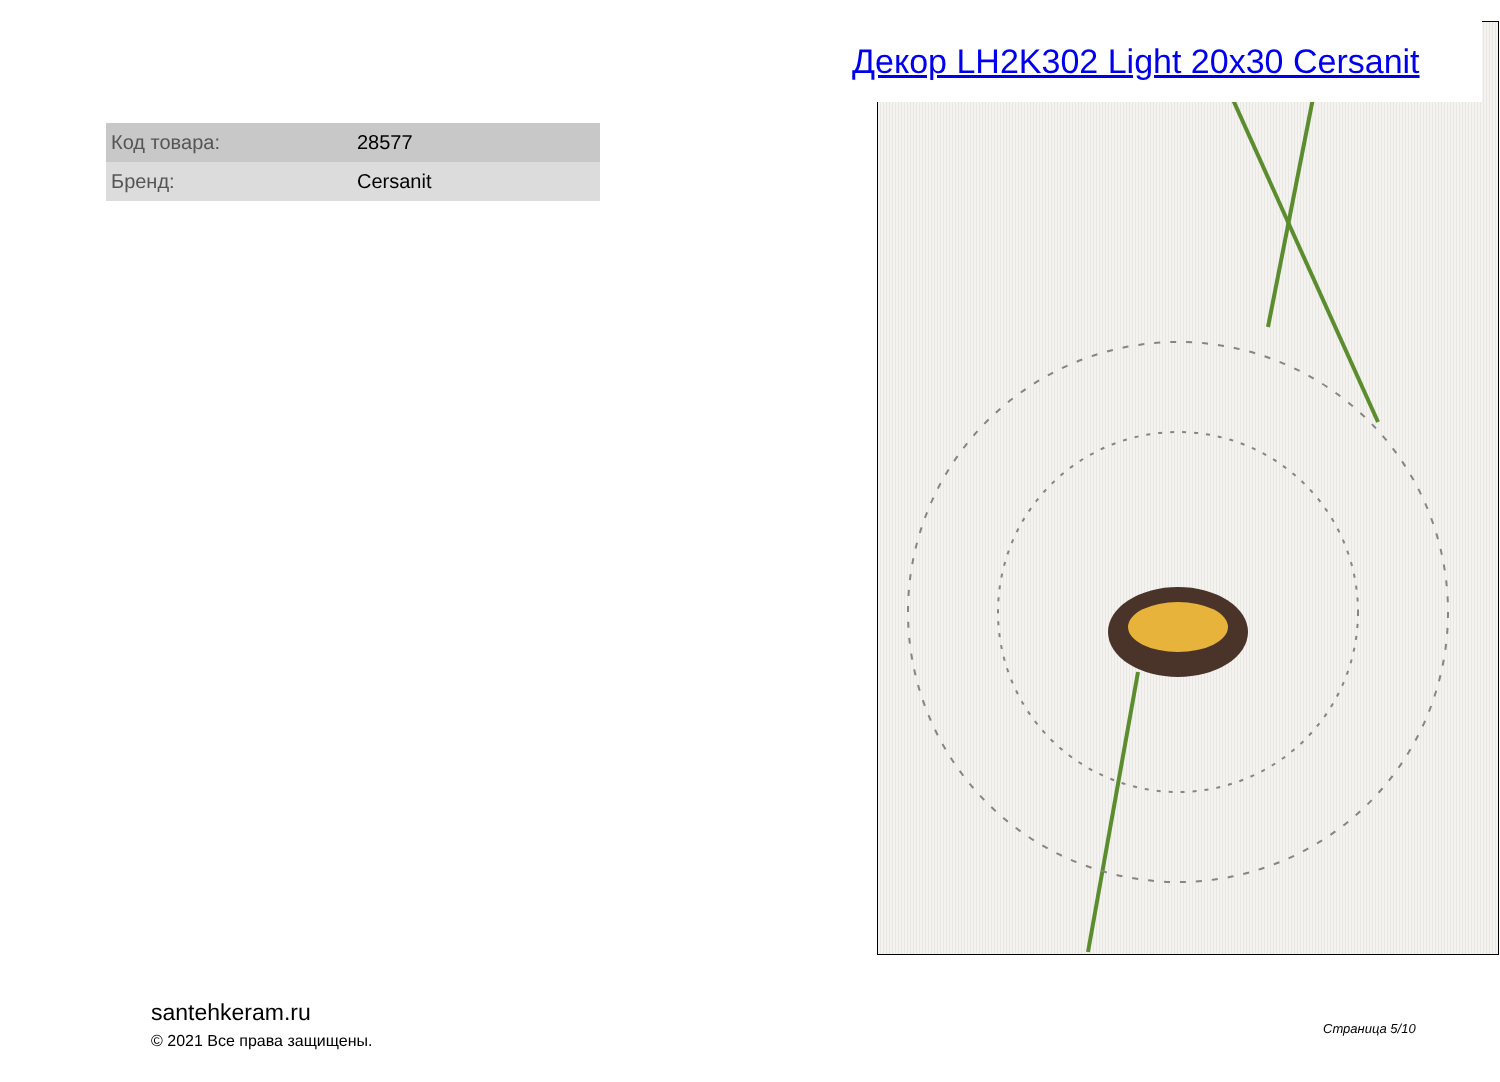Декор LH2K302 Light 20x30 Cersanit
| Код товара: | 28577 |
| Бренд: | Cersanit |
santehkeram.ru
© 2021 Все права защищены.
Страница 5/10